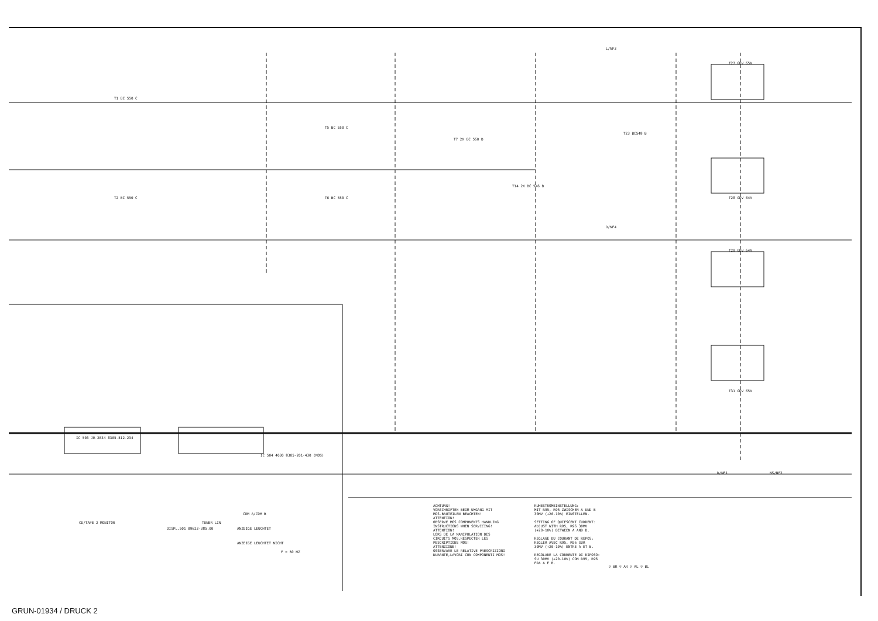T1 BC 550 C
T2 BC 550 C
T5 BC 550 C
T6 BC 550 C
T7 2X BC 560 B
T14 2X BC 546 B
T23 BC548 B
T27 GDV 65A
T28 GDV 64A
T29 GDV 64A
T31 GDV 65A
IC 503 JR 2E34 8305-512-234
IC 504 4030 8305-201-430 (MOS)
CD/TAPE 2 MONITOR
TUNER LIN
DISPL.501 09623-385.00
COM A/COM B
ANZEIGE LEUCHTET
ANZEIGE LEUCHTET NICHT
F = 50 HZ
L/NF3
D/NF4
D/NF1
NS/NF2
▽ BR ▽ AR ▽ AL ▽ BL
ACHTUNG!
VORSCHRIFTEN BEIM UMGANG MIT
MOS-BAUTEILEN BEACHTEN!
ATTENTION!
OBSERVE MOS COMPONENTS HANDLING
INSTRUCTIONS WHEN SERVICING!
ATTENTION!
LORS DE LA MANIPULATION DES
CIRCUITS MOS,RESPECTER LES
PESCRIPTIONS MOS!
ATTENZIONE!
OSSERVARE LE RELATIVE PRESCRIZIONI
DURANTE,LAVORI CON COMPONENTI MOS!
RUHESTROMEINSTELLUNG:
MIT R95, R96 ZWISCHEN A UND B
30MV (+20-10%) EINSTELLEN.
SETTING OF QUIESCENT CURRENT:
ADJUST WITH R95, R96 30MV
(+20-10%) BETWEEN A AND B.
REGLAGE DU COURANT DE REPOS:
REGLER AVEC R95, R96 SUR
30MV (+20-10%) ENTRE A ET B.
REGOLARE LA CORRENTE DI RIPOSO:
SU 30MV (+20-10%) CON R95, R96
FRA A E B.
GRUN-01934 / DRUCK 2